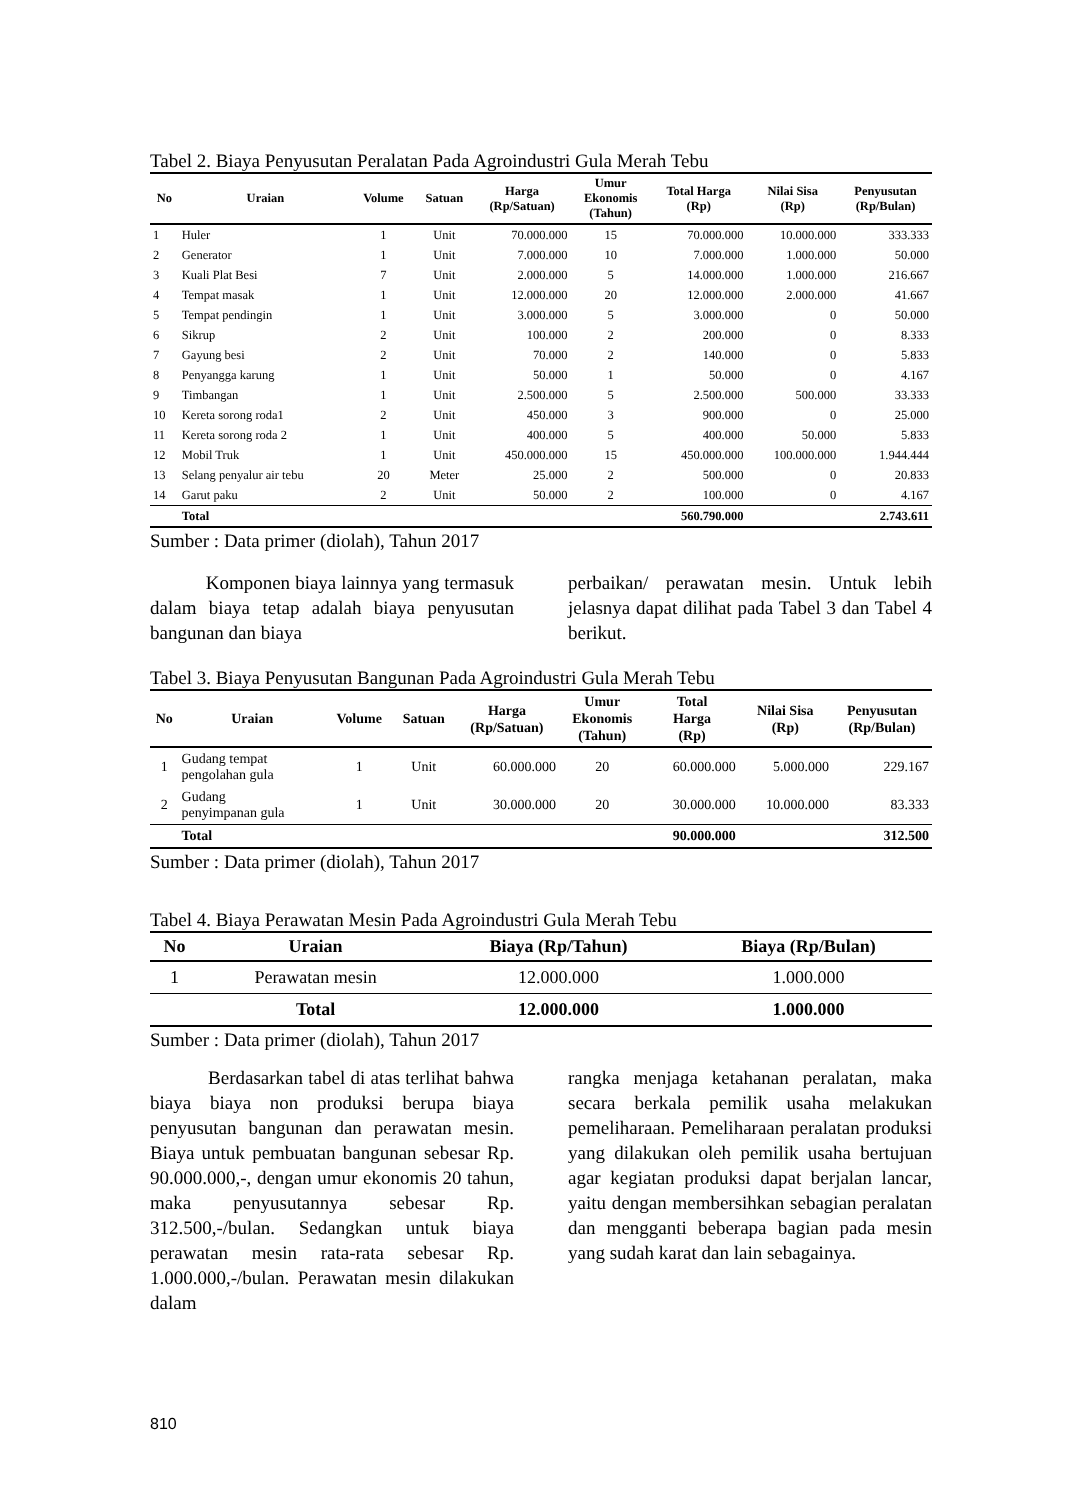Tabel 2. Biaya Penyusutan Peralatan Pada Agroindustri Gula Merah Tebu
| No | Uraian | Volume | Satuan | Harga (Rp/Satuan) | Umur Ekonomis (Tahun) | Total Harga (Rp) | Nilai Sisa (Rp) | Penyusutan (Rp/Bulan) |
| --- | --- | --- | --- | --- | --- | --- | --- | --- |
| 1 | Huler | 1 | Unit | 70.000.000 | 15 | 70.000.000 | 10.000.000 | 333.333 |
| 2 | Generator | 1 | Unit | 7.000.000 | 10 | 7.000.000 | 1.000.000 | 50.000 |
| 3 | Kuali Plat Besi | 7 | Unit | 2.000.000 | 5 | 14.000.000 | 1.000.000 | 216.667 |
| 4 | Tempat masak | 1 | Unit | 12.000.000 | 20 | 12.000.000 | 2.000.000 | 41.667 |
| 5 | Tempat pendingin | 1 | Unit | 3.000.000 | 5 | 3.000.000 | 0 | 50.000 |
| 6 | Sikrup | 2 | Unit | 100.000 | 2 | 200.000 | 0 | 8.333 |
| 7 | Gayung besi | 2 | Unit | 70.000 | 2 | 140.000 | 0 | 5.833 |
| 8 | Penyangga karung | 1 | Unit | 50.000 | 1 | 50.000 | 0 | 4.167 |
| 9 | Timbangan | 1 | Unit | 2.500.000 | 5 | 2.500.000 | 500.000 | 33.333 |
| 10 | Kereta sorong roda1 | 2 | Unit | 450.000 | 3 | 900.000 | 0 | 25.000 |
| 11 | Kereta sorong roda 2 | 1 | Unit | 400.000 | 5 | 400.000 | 50.000 | 5.833 |
| 12 | Mobil Truk | 1 | Unit | 450.000.000 | 15 | 450.000.000 | 100.000.000 | 1.944.444 |
| 13 | Selang penyalur air tebu | 20 | Meter | 25.000 | 2 | 500.000 | 0 | 20.833 |
| 14 | Garut paku | 2 | Unit | 50.000 | 2 | 100.000 | 0 | 4.167 |
| | Total | | | | | 560.790.000 | | 2.743.611 |
Sumber : Data primer (diolah), Tahun 2017
Komponen biaya lainnya yang termasuk dalam biaya tetap adalah biaya penyusutan bangunan dan biaya
perbaikan/ perawatan mesin. Untuk lebih jelasnya dapat dilihat pada Tabel 3 dan Tabel 4 berikut.
Tabel 3. Biaya Penyusutan Bangunan Pada Agroindustri Gula Merah Tebu
| No | Uraian | Volume | Satuan | Harga (Rp/Satuan) | Umur Ekonomis (Tahun) | Total Harga (Rp) | Nilai Sisa (Rp) | Penyusutan (Rp/Bulan) |
| --- | --- | --- | --- | --- | --- | --- | --- | --- |
| 1 | Gudang tempat pengolahan gula | 1 | Unit | 60.000.000 | 20 | 60.000.000 | 5.000.000 | 229.167 |
| 2 | Gudang penyimpanan gula | 1 | Unit | 30.000.000 | 20 | 30.000.000 | 10.000.000 | 83.333 |
| | Total | | | | | 90.000.000 | | 312.500 |
Sumber : Data primer (diolah), Tahun 2017
Tabel 4. Biaya Perawatan Mesin Pada Agroindustri Gula Merah Tebu
| No | Uraian | Biaya (Rp/Tahun) | Biaya (Rp/Bulan) |
| --- | --- | --- | --- |
| 1 | Perawatan mesin | 12.000.000 | 1.000.000 |
| | Total | 12.000.000 | 1.000.000 |
Sumber : Data primer (diolah), Tahun 2017
Berdasarkan tabel di atas terlihat bahwa biaya biaya non produksi berupa biaya penyusutan bangunan dan perawatan mesin. Biaya untuk pembuatan bangunan sebesar Rp. 90.000.000,-, dengan umur ekonomis 20 tahun, maka penyusutannya sebesar Rp. 312.500,-/bulan. Sedangkan untuk biaya perawatan mesin rata-rata sebesar Rp. 1.000.000,-/bulan. Perawatan mesin dilakukan dalam
rangka menjaga ketahanan peralatan, maka secara berkala pemilik usaha melakukan pemeliharaan. Pemeliharaan peralatan produksi yang dilakukan oleh pemilik usaha bertujuan agar kegiatan produksi dapat berjalan lancar, yaitu dengan membersihkan sebagian peralatan dan mengganti beberapa bagian pada mesin yang sudah karat dan lain sebagainya.
810